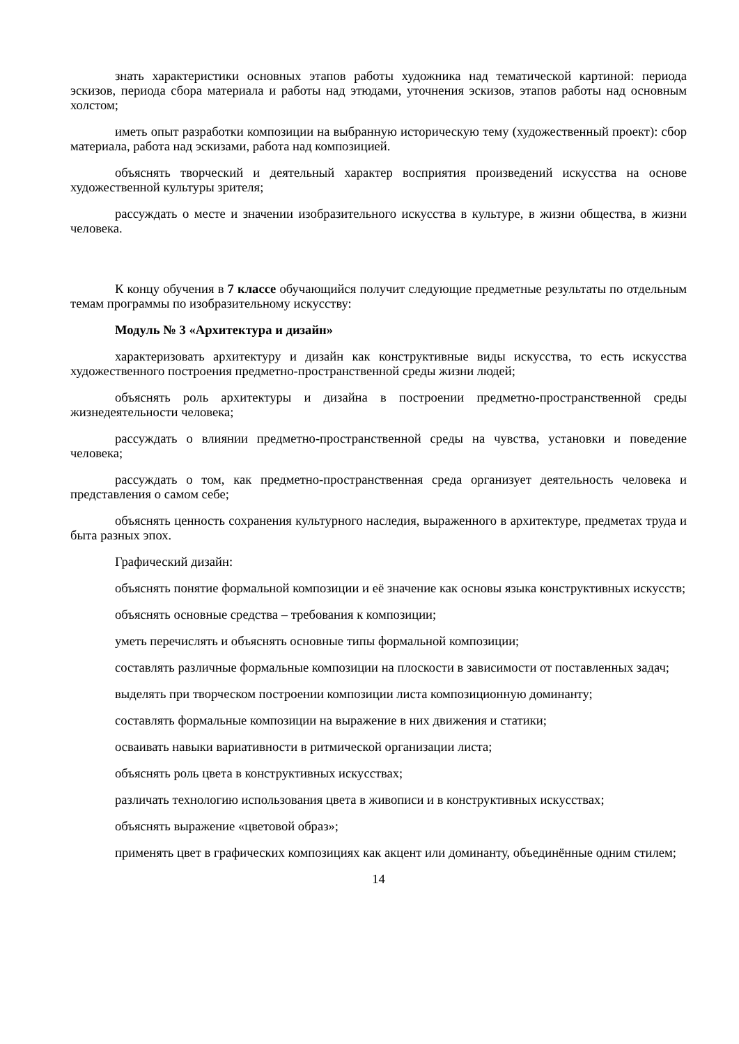знать характеристики основных этапов работы художника над тематической картиной: периода эскизов, периода сбора материала и работы над этюдами, уточнения эскизов, этапов работы над основным холстом;
иметь опыт разработки композиции на выбранную историческую тему (художественный проект): сбор материала, работа над эскизами, работа над композицией.
объяснять творческий и деятельный характер восприятия произведений искусства на основе художественной культуры зрителя;
рассуждать о месте и значении изобразительного искусства в культуре, в жизни общества, в жизни человека.
К концу обучения в 7 классе обучающийся получит следующие предметные результаты по отдельным темам программы по изобразительному искусству:
Модуль № 3 «Архитектура и дизайн»
характеризовать архитектуру и дизайн как конструктивные виды искусства, то есть искусства художественного построения предметно-пространственной среды жизни людей;
объяснять роль архитектуры и дизайна в построении предметно-пространственной среды жизнедеятельности человека;
рассуждать о влиянии предметно-пространственной среды на чувства, установки и поведение человека;
рассуждать о том, как предметно-пространственная среда организует деятельность человека и представления о самом себе;
объяснять ценность сохранения культурного наследия, выраженного в архитектуре, предметах труда и быта разных эпох.
Графический дизайн:
объяснять понятие формальной композиции и её значение как основы языка конструктивных искусств;
объяснять основные средства – требования к композиции;
уметь перечислять и объяснять основные типы формальной композиции;
составлять различные формальные композиции на плоскости в зависимости от поставленных задач;
выделять при творческом построении композиции листа композиционную доминанту;
составлять формальные композиции на выражение в них движения и статики;
осваивать навыки вариативности в ритмической организации листа;
объяснять роль цвета в конструктивных искусствах;
различать технологию использования цвета в живописи и в конструктивных искусствах;
объяснять выражение «цветовой образ»;
применять цвет в графических композициях как акцент или доминанту, объединённые одним стилем;
14